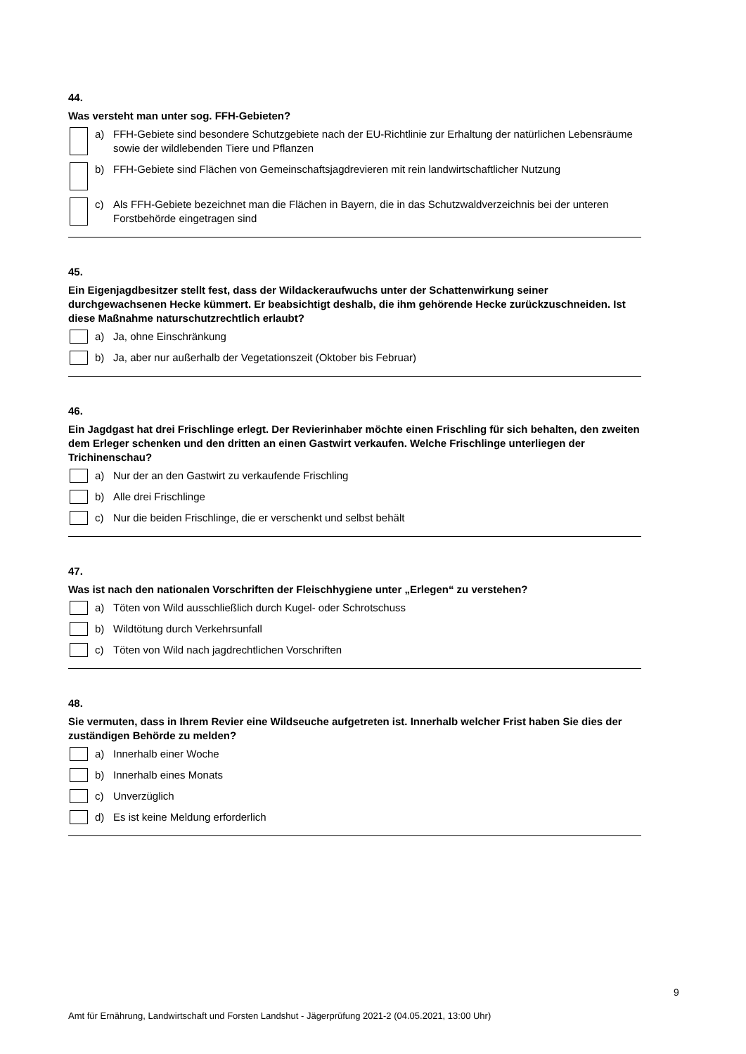44.
Was versteht man unter sog. FFH-Gebieten?
a) FFH-Gebiete sind besondere Schutzgebiete nach der EU-Richtlinie zur Erhaltung der natürlichen Lebensräume sowie der wildlebenden Tiere und Pflanzen
b) FFH-Gebiete sind Flächen von Gemeinschaftsjagdrevieren mit rein landwirtschaftlicher Nutzung
c) Als FFH-Gebiete bezeichnet man die Flächen in Bayern, die in das Schutzwaldverzeichnis bei der unteren Forstbehörde eingetragen sind
45.
Ein Eigenjagdbesitzer stellt fest, dass der Wildackeraufwuchs unter der Schattenwirkung seiner durchgewachsenen Hecke kümmert. Er beabsichtigt deshalb, die ihm gehörende Hecke zurückzuschneiden. Ist diese Maßnahme naturschutzrechtlich erlaubt?
a) Ja, ohne Einschränkung
b) Ja, aber nur außerhalb der Vegetationszeit (Oktober bis Februar)
46.
Ein Jagdgast hat drei Frischlinge erlegt. Der Revierinhaber möchte einen Frischling für sich behalten, den zweiten dem Erleger schenken und den dritten an einen Gastwirt verkaufen. Welche Frischlinge unterliegen der Trichinenschau?
a) Nur der an den Gastwirt zu verkaufende Frischling
b) Alle drei Frischlinge
c) Nur die beiden Frischlinge, die er verschenkt und selbst behält
47.
Was ist nach den nationalen Vorschriften der Fleischhygiene unter „Erlegen“ zu verstehen?
a) Töten von Wild ausschließlich durch Kugel- oder Schrotschuss
b) Wildtötung durch Verkehrsunfall
c) Töten von Wild nach jagdrechtlichen Vorschriften
48.
Sie vermuten, dass in Ihrem Revier eine Wildseuche aufgetreten ist. Innerhalb welcher Frist haben Sie dies der zuständigen Behörde zu melden?
a) Innerhalb einer Woche
b) Innerhalb eines Monats
c) Unverzüglich
d) Es ist keine Meldung erforderlich
9
Amt für Ernährung, Landwirtschaft und Forsten Landshut - Jägerprüfung 2021-2 (04.05.2021, 13:00 Uhr)